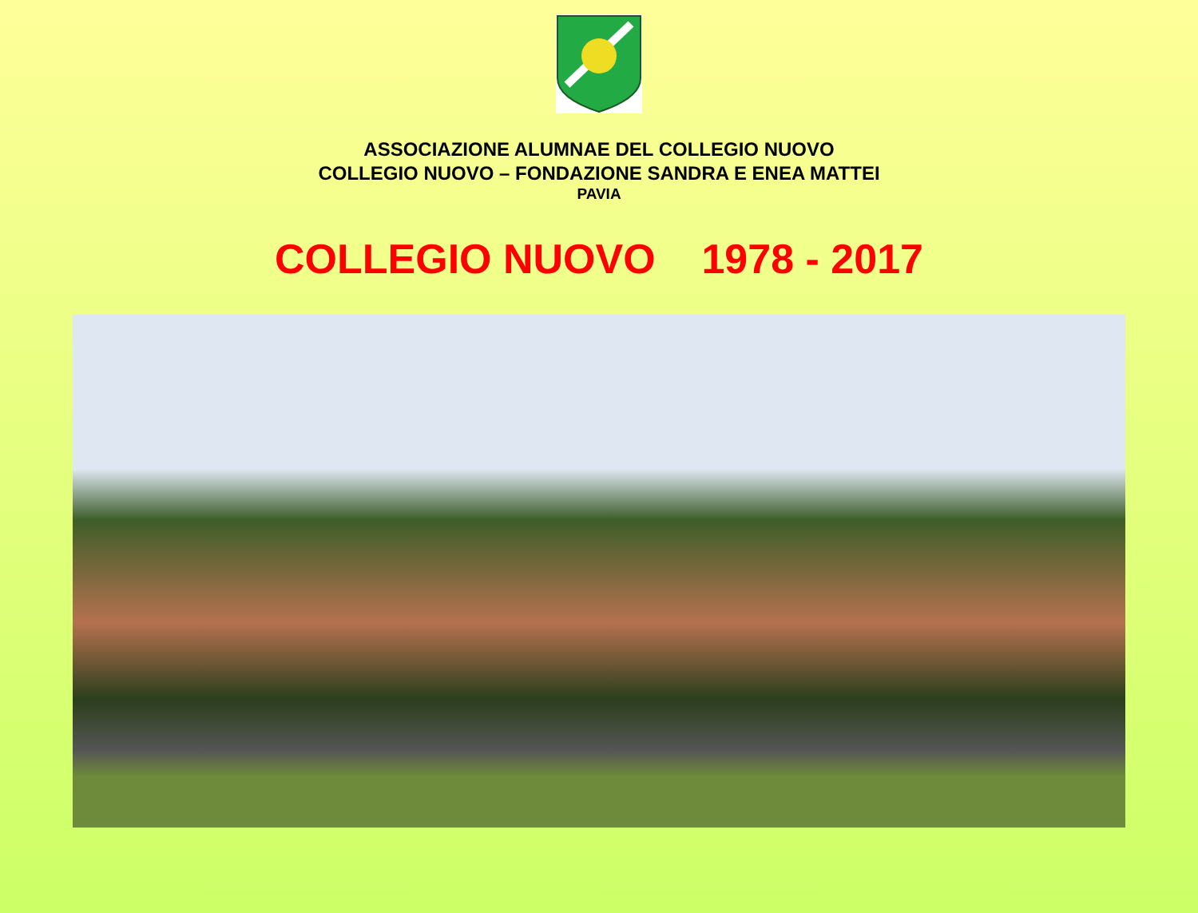ASSOCIAZIONE ALUMNAE DEL COLLEGIO NUOVO
COLLEGIO NUOVO – FONDAZIONE SANDRA E ENEA MATTEI
PAVIA
COLLEGIO NUOVO 1978 - 2017